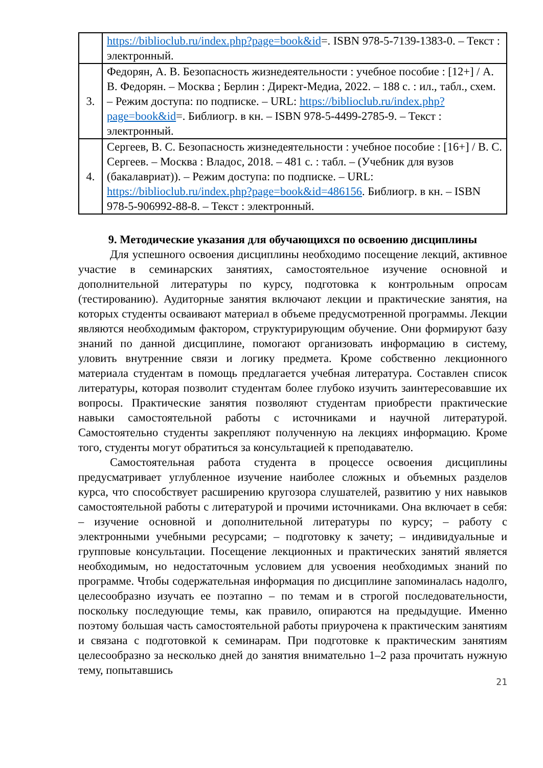| | https://biblioclub.ru/index.php?page=book&id =. ISBN 978-5-7139-1383-0. – Текст : электронный. |
| 3. | Федорян, А. В. Безопасность жизнедеятельности : учебное пособие : [12+] / А. В. Федорян. – Москва ; Берлин : Директ-Медиа, 2022. – 188 с. : ил., табл., схем. – Режим доступа: по подписке. – URL: https://biblioclub.ru/index.php?page=book&id =. Библиогр. в кн. – ISBN 978-5-4499-2785-9. – Текст : электронный. |
| 4. | Сергеев, В. С. Безопасность жизнедеятельности : учебное пособие : [16+] / В. С. Сергеев. – Москва : Владос, 2018. – 481 с. : табл. – (Учебник для вузов (бакалавриат)). – Режим доступа: по подписке. – URL: https://biblioclub.ru/index.php?page=book&id=486156 . Библиогр. в кн. – ISBN 978-5-906992-88-8. – Текст : электронный. |
9. Методические указания для обучающихся по освоению дисциплины
Для успешного освоения дисциплины необходимо посещение лекций, активное участие в семинарских занятиях, самостоятельное изучение основной и дополнительной литературы по курсу, подготовка к контрольным опросам (тестированию). Аудиторные занятия включают лекции и практические занятия, на которых студенты осваивают материал в объеме предусмотренной программы. Лекции являются необходимым фактором, структурирующим обучение. Они формируют базу знаний по данной дисциплине, помогают организовать информацию в систему, уловить внутренние связи и логику предмета. Кроме собственно лекционного материала студентам в помощь предлагается учебная литература. Составлен список литературы, которая позволит студентам более глубоко изучить заинтересовавшие их вопросы. Практические занятия позволяют студентам приобрести практические навыки самостоятельной работы с источниками и научной литературой. Самостоятельно студенты закрепляют полученную на лекциях информацию. Кроме того, студенты могут обратиться за консультацией к преподавателю.
Самостоятельная работа студента в процессе освоения дисциплины предусматривает углубленное изучение наиболее сложных и объемных разделов курса, что способствует расширению кругозора слушателей, развитию у них навыков самостоятельной работы с литературой и прочими источниками. Она включает в себя: – изучение основной и дополнительной литературы по курсу; – работу с электронными учебными ресурсами; – подготовку к зачету; – индивидуальные и групповые консультации. Посещение лекционных и практических занятий является необходимым, но недостаточным условием для усвоения необходимых знаний по программе. Чтобы содержательная информация по дисциплине запоминалась надолго, целесообразно изучать ее поэтапно – по темам и в строгой последовательности, поскольку последующие темы, как правило, опираются на предыдущие. Именно поэтому большая часть самостоятельной работы приурочена к практическим занятиям и связана с подготовкой к семинарам. При подготовке к практическим занятиям целесообразно за несколько дней до занятия внимательно 1–2 раза прочитать нужную тему, попытавшись
21